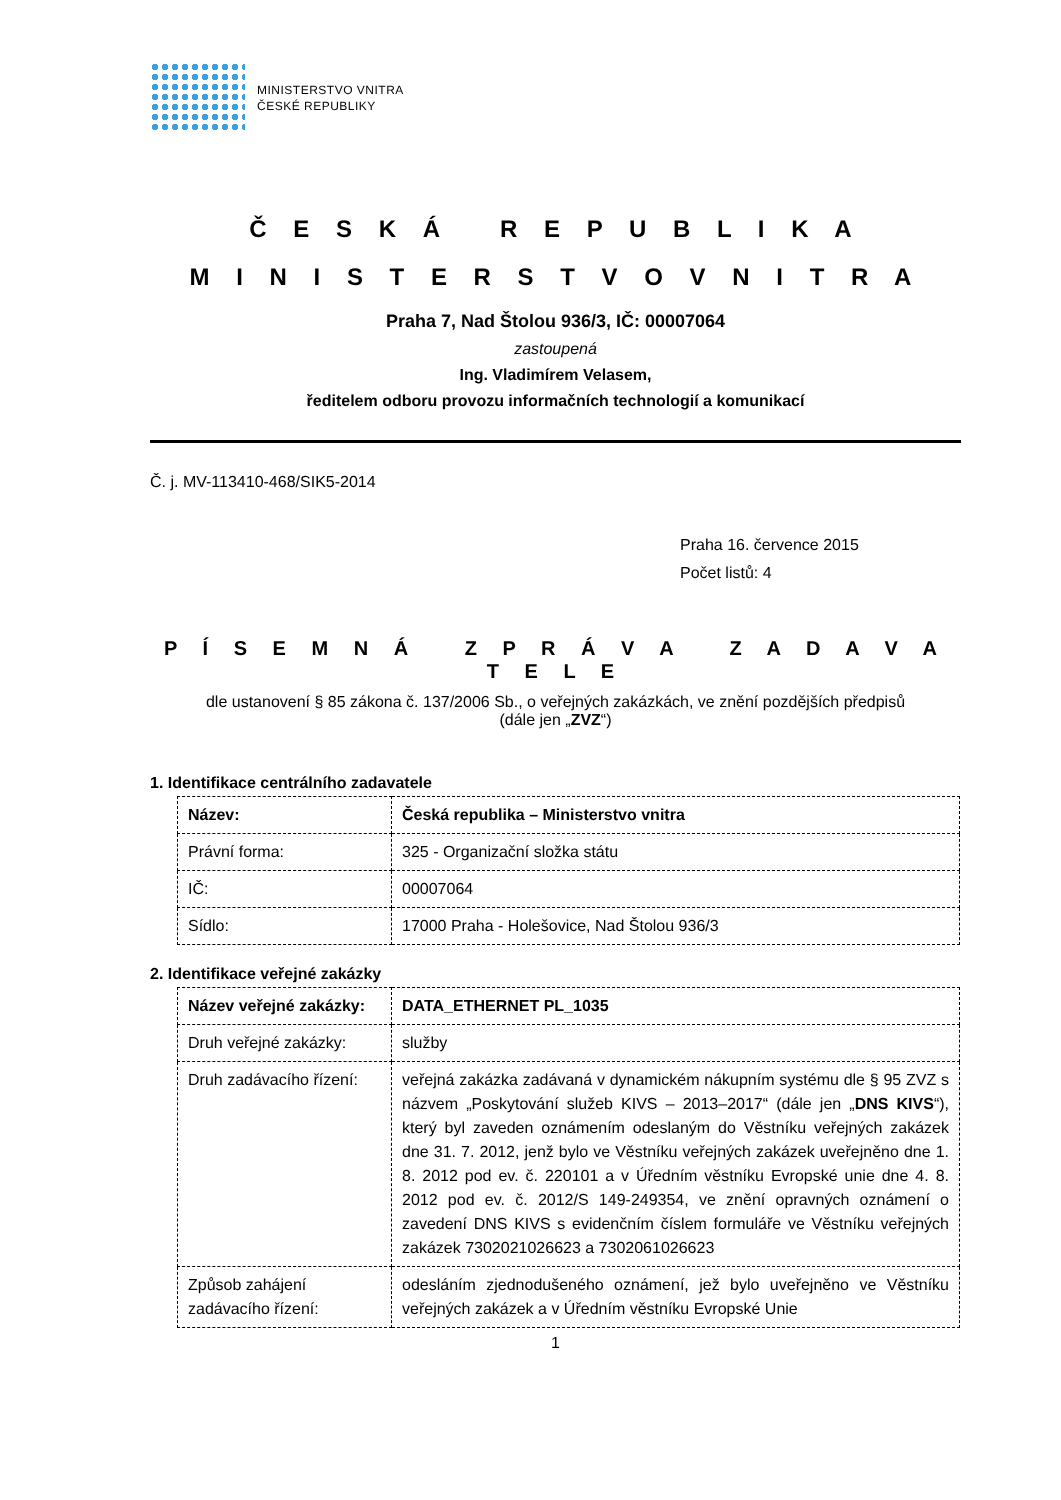MINISTERSTVO VNITRA
ČESKÉ REPUBLIKY
Č E S K Á R E P U B L I K A
M I N I S T E R S T V O V N I T R A
Praha 7, Nad Štolou 936/3, IČ: 00007064
zastoupená
Ing. Vladimírem Velasem,
ředitelem odboru provozu informačních technologií a komunikací
Č. j. MV-113410-468/SIK5-2014
Praha 16. července 2015
Počet listů: 4
P Í S E M N Á Z P R Á V A Z A D A V A T E L E
dle ustanovení § 85 zákona č. 137/2006 Sb., o veřejných zakázkách, ve znění pozdějších předpisů
(dále jen „ZVZ“)
1. Identifikace centrálního zadavatele
| Název: | Česká republika – Ministerstvo vnitra |
| Právní forma: | 325 - Organizační složka státu |
| IČ: | 00007064 |
| Sídlo: | 17000 Praha - Holešovice, Nad Štolou 936/3 |
2. Identifikace veřejné zakázky
| Název veřejné zakázky: | DATA_ETHERNET PL_1035 |
| Druh veřejné zakázky: | služby |
| Druh zadávacího řízení: | veřejná zakázka zadávaná v dynamickém nákupním systému dle § 95 ZVZ s názvem „Poskytování služeb KIVS – 2013–2017“ (dále jen „ DNS KIVS “), který byl zaveden oznámením odeslaným do Věstníku veřejných zakázek dne 31. 7. 2012, jenž bylo ve Věstníku veřejných zakázek uveřejněno dne 1. 8. 2012 pod ev. č. 220101 a v Úředním věstníku Evropské unie dne 4. 8. 2012 pod ev. č. 2012/S 149-249354, ve znění opravných oznámení o zavedení DNS KIVS s evidenčním číslem formuláře ve Věstníku veřejných zakázek 7302021026623 a 7302061026623 |
| Způsob zahájení zadávacího řízení: | odesláním zjednodušeného oznámení, jež bylo uveřejněno ve Věstníku veřejných zakázek a v Úředním věstníku Evropské Unie |
1